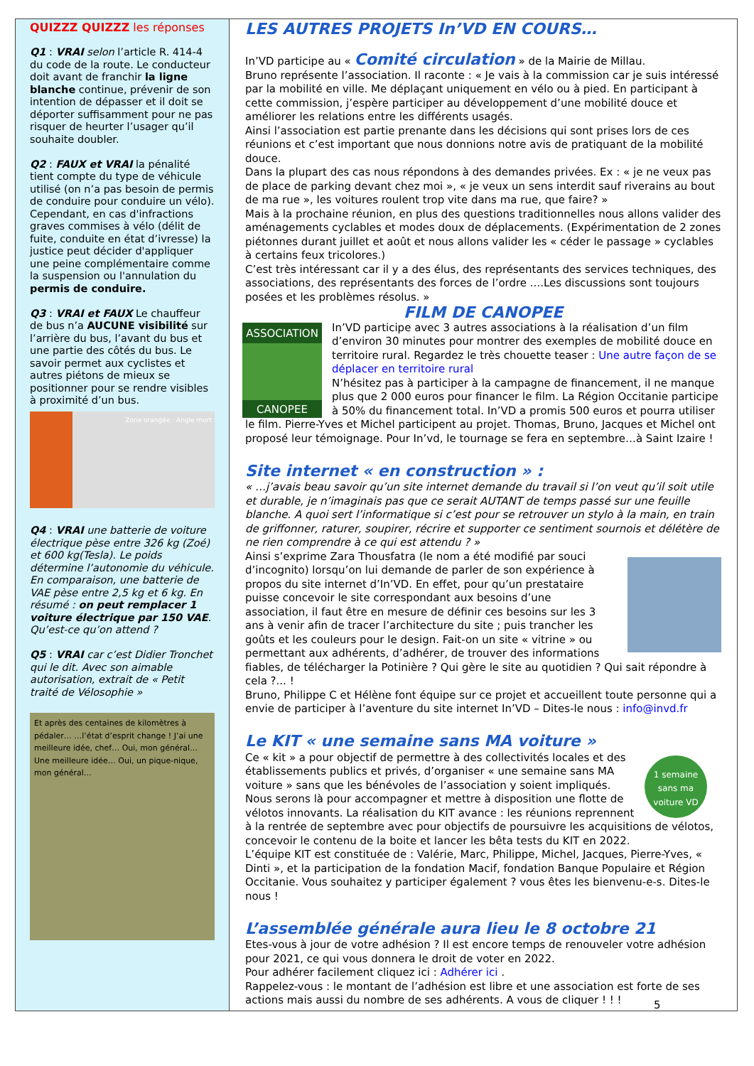QUIZZZ QUIZZZ les réponses
Q1 : VRAI selon l’article R. 414-4 du code de la route. Le conducteur doit avant de franchir la ligne blanche continue, prévenir de son intention de dépasser et il doit se déporter suffisamment pour ne pas risquer de heurter l’usager qu’il souhaite doubler.
Q2 : FAUX et VRAI la pénalité tient compte du type de véhicule utilisé (on n’a pas besoin de permis de conduire pour conduire un vélo). Cependant, en cas d'infractions graves commises à vélo (délit de fuite, conduite en état d’ivresse) la justice peut décider d'appliquer une peine complémentaire comme la suspension ou l'annulation du permis de conduire.
Q3 : VRAI et FAUX Le chauffeur de bus n’a AUCUNE visibilité sur l’arrière du bus, l’avant du bus et une partie des côtés du bus. Le savoir permet aux cyclistes et autres piétons de mieux se positionner pour se rendre visibles à proximité d’un bus.
Zone orangée : Angle mort
Q4 : VRAI une batterie de voiture électrique pèse entre 326 kg (Zoé) et 600 kg(Tesla). Le poids détermine l’autonomie du véhicule. En comparaison, une batterie de VAE pèse entre 2,5 kg et 6 kg. En résumé : on peut remplacer 1 voiture électrique par 150 VAE. Qu’est-ce qu’on attend ?
Q5 : VRAI car c’est Didier Tronchet qui le dit. Avec son aimable autorisation, extrait de « Petit traité de Vélosophie »
Et après des centaines de kilomètres à pédaler… …l’état d’esprit change ! J’ai une meilleure idée, chef… Oui, mon général… Une meilleure idée… Oui, un pique-nique, mon général…
LES AUTRES PROJETS In’VD EN COURS…
In’VD participe au « Comité circulation » de la Mairie de Millau.
Bruno représente l’association. Il raconte : « Je vais à la commission car je suis intéressé par la mobilité en ville. Me déplaçant uniquement en vélo ou à pied. En participant à cette commission, j’espère participer au développement d’une mobilité douce et améliorer les relations entre les différents usagés.
Ainsi l’association est partie prenante dans les décisions qui sont prises lors de ces réunions et c’est important que nous donnions notre avis de pratiquant de la mobilité douce.
Dans la plupart des cas nous répondons à des demandes privées. Ex : « je ne veux pas de place de parking devant chez moi », « je veux un sens interdit sauf riverains au bout de ma rue », les voitures roulent trop vite dans ma rue, que faire? »
Mais à la prochaine réunion, en plus des questions traditionnelles nous allons valider des aménagements cyclables et modes doux de déplacements. (Expérimentation de 2 zones piétonnes durant juillet et août et nous allons valider les « céder le passage » cyclables à certains feux tricolores.)
C’est très intéressant car il y a des élus, des représentants des services techniques, des associations, des représentants des forces de l’ordre ....Les discussions sont toujours posées et les problèmes résolus. »
FILM DE CANOPEE
ASSOCIATION
CANOPEE
In’VD participe avec 3 autres associations à la réalisation d’un film d’environ 30 minutes pour montrer des exemples de mobilité douce en territoire rural. Regardez le très chouette teaser : Une autre façon de se déplacer en territoire rural
N’hésitez pas à participer à la campagne de financement, il ne manque plus que 2 000 euros pour financer le film. La Région Occitanie participe à 50% du financement total. In’VD a promis 500 euros et pourra utiliser le film. Pierre-Yves et Michel participent au projet. Thomas, Bruno, Jacques et Michel ont proposé leur témoignage. Pour In’vd, le tournage se fera en septembre…à Saint Izaire !
Site internet « en construction » :
« …j’avais beau savoir qu’un site internet demande du travail si l’on veut qu’il soit utile et durable, je n’imaginais pas que ce serait AUTANT de temps passé sur une feuille blanche. A quoi sert l’informatique si c’est pour se retrouver un stylo à la main, en train de griffonner, raturer, soupirer, récrire et supporter ce sentiment sournois et délétère de ne rien comprendre à ce qui est attendu ? »
Ainsi s’exprime Zara Thousfatra (le nom a été modifié par souci d’incognito) lorsqu’on lui demande de parler de son expérience à propos du site internet d’In’VD. En effet, pour qu’un prestataire puisse concevoir le site correspondant aux besoins d’une association, il faut être en mesure de définir ces besoins sur les 3 ans à venir afin de tracer l’architecture du site ; puis trancher les goûts et les couleurs pour le design. Fait-on un site « vitrine » ou permettant aux adhérents, d’adhérer, de trouver des informations fiables, de télécharger la Potinière ? Qui gère le site au quotidien ? Qui sait répondre à cela ?... !
Bruno, Philippe C et Hélène font équipe sur ce projet et accueillent toute personne qui a envie de participer à l’aventure du site internet In’VD – Dites-le nous : info@invd.fr
Le KIT « une semaine sans MA voiture »
1 semaine sans ma voiture VD
Ce « kit » a pour objectif de permettre à des collectivités locales et des établissements publics et privés, d’organiser « une semaine sans MA voiture » sans que les bénévoles de l’association y soient impliqués. Nous serons là pour accompagner et mettre à disposition une flotte de vélotos innovants. La réalisation du KIT avance : les réunions reprennent à la rentrée de septembre avec pour objectifs de poursuivre les acquisitions de vélotos, concevoir le contenu de la boite et lancer les bêta tests du KIT en 2022.
L’équipe KIT est constituée de : Valérie, Marc, Philippe, Michel, Jacques, Pierre-Yves, « Dinti », et la participation de la fondation Macif, fondation Banque Populaire et Région Occitanie. Vous souhaitez y participer également ? vous êtes les bienvenu-e-s. Dites-le nous !
L’assemblée générale aura lieu le 8 octobre 21
Etes-vous à jour de votre adhésion ? Il est encore temps de renouveler votre adhésion pour 2021, ce qui vous donnera le droit de voter en 2022.
Pour adhérer facilement cliquez ici : Adhérer ici .
Rappelez-vous : le montant de l’adhésion est libre et une association est forte de ses actions mais aussi du nombre de ses adhérents. A vous de cliquer ! ! !
5